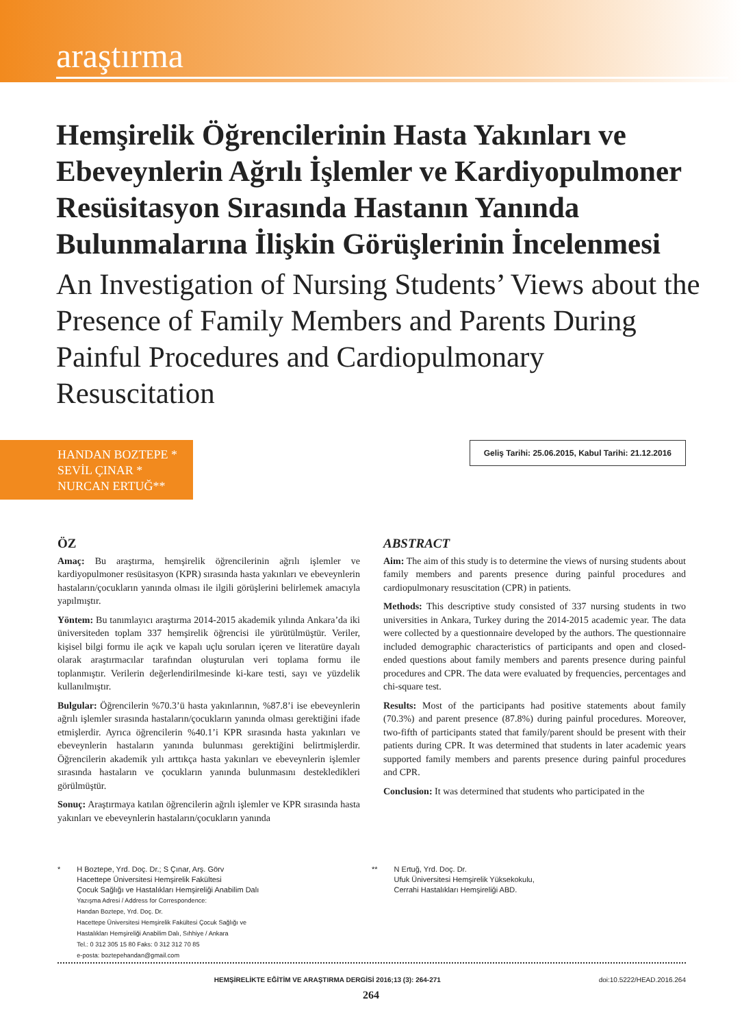araştırma
Hemşirelik Öğrencilerinin Hasta Yakınları ve Ebeveynlerin Ağrılı İşlemler ve Kardiyopulmoner Resüsitasyon Sırasında Hastanın Yanında Bulunmalarına İlişkin Görüşlerinin İncelenmesi
An Investigation of Nursing Students’ Views about the Presence of Family Members and Parents During Painful Procedures and Cardiopulmonary Resuscitation
HANDAN BOZTEPE *
SEVİL ÇINAR *
NURCAN ERTUĞ**
Geliş Tarihi: 25.06.2015, Kabul Tarihi: 21.12.2016
ÖZ
Amaç: Bu araştırma, hemşirelik öğrencilerinin ağrılı işlemler ve kardiyopulmoner resüsitasyon (KPR) sırasında hasta yakınları ve ebeveynlerin hastaların/çocukların yanında olması ile ilgili görüşlerini belirlemek amacıyla yapılmıştır.
Yöntem: Bu tanımlayıcı araştırma 2014-2015 akademik yılında Ankara’da iki üniversiteden toplam 337 hemşirelik öğrencisi ile yürütülmüştür. Veriler, kişisel bilgi formu ile açık ve kapalı uçlu soruları içeren ve literatüre dayalı olarak araştırmacılar tarafından oluşturulan veri toplama formu ile toplanmıştır. Verilerin değerlendirilmesinde ki-kare testi, sayı ve yüzdelik kullanılmıştır.
Bulgular: Öğrencilerin %70.3’ü hasta yakınlarının, %87.8’i ise ebeveynlerin ağrılı işlemler sırasında hastaların/çocukların yanında olması gerektiğini ifade etmişlerdir. Ayrıca öğrencilerin %40.1’i KPR sırasında hasta yakınları ve ebeveynlerin hastaların yanında bulunması gerektiğini belirtmişlerdir. Öğrencilerin akademik yılı arttıkça hasta yakınları ve ebeveynlerin işlemler sırasında hastaların ve çocukların yanında bulunmasını destekledikleri görülmüştür.
Sonuç: Araştırmaya katılan öğrencilerin ağrılı işlemler ve KPR sırasında hasta yakınları ve ebeveynlerin hastaların/çocukların yanında
ABSTRACT
Aim: The aim of this study is to determine the views of nursing students about family members and parents presence during painful procedures and cardiopulmonary resuscitation (CPR) in patients.
Methods: This descriptive study consisted of 337 nursing students in two universities in Ankara, Turkey during the 2014-2015 academic year. The data were collected by a questionnaire developed by the authors. The questionnaire included demographic characteristics of participants and open and closed-ended questions about family members and parents presence during painful procedures and CPR. The data were evaluated by frequencies, percentages and chi-square test.
Results: Most of the participants had positive statements about family (70.3%) and parent presence (87.8%) during painful procedures. Moreover, two-fifth of participants stated that family/parent should be present with their patients during CPR. It was determined that students in later academic years supported family members and parents presence during painful procedures and CPR.
Conclusion: It was determined that students who participated in the
* H Boztepe, Yrd. Doç. Dr.; S Çınar, Arş. Görv
Hacettepe Üniversitesi Hemşirelik Fakültesi
Çocuk Sağlığı ve Hastalıkları Hemşireliği Anabilim Dalı
Yazışma Adresi / Address for Correspondence:
Handan Boztepe, Yrd. Doç. Dr.
Hacettepe Üniversitesi Hemşirelik Fakültesi Çocuk Sağlığı ve
Hastalıkları Hemşireliği Anabilim Dalı, Sıhhiye / Ankara
Tel.: 0 312 305 15 80 Faks: 0 312 312 70 85
e-posta: boztepehandan@gmail.com
** N Ertuğ, Yrd. Doç. Dr.
Ufuk Üniversitesi Hemşirelik Yüksekokulu,
Cerrahi Hastalıkları Hemşireliği ABD.
HEMŞİRELİKTE EĞİTİM VE ARAŞTIRMA DERGİSİ 2016;13 (3): 264-271 doi:10.5222/HEAD.2016.264
264